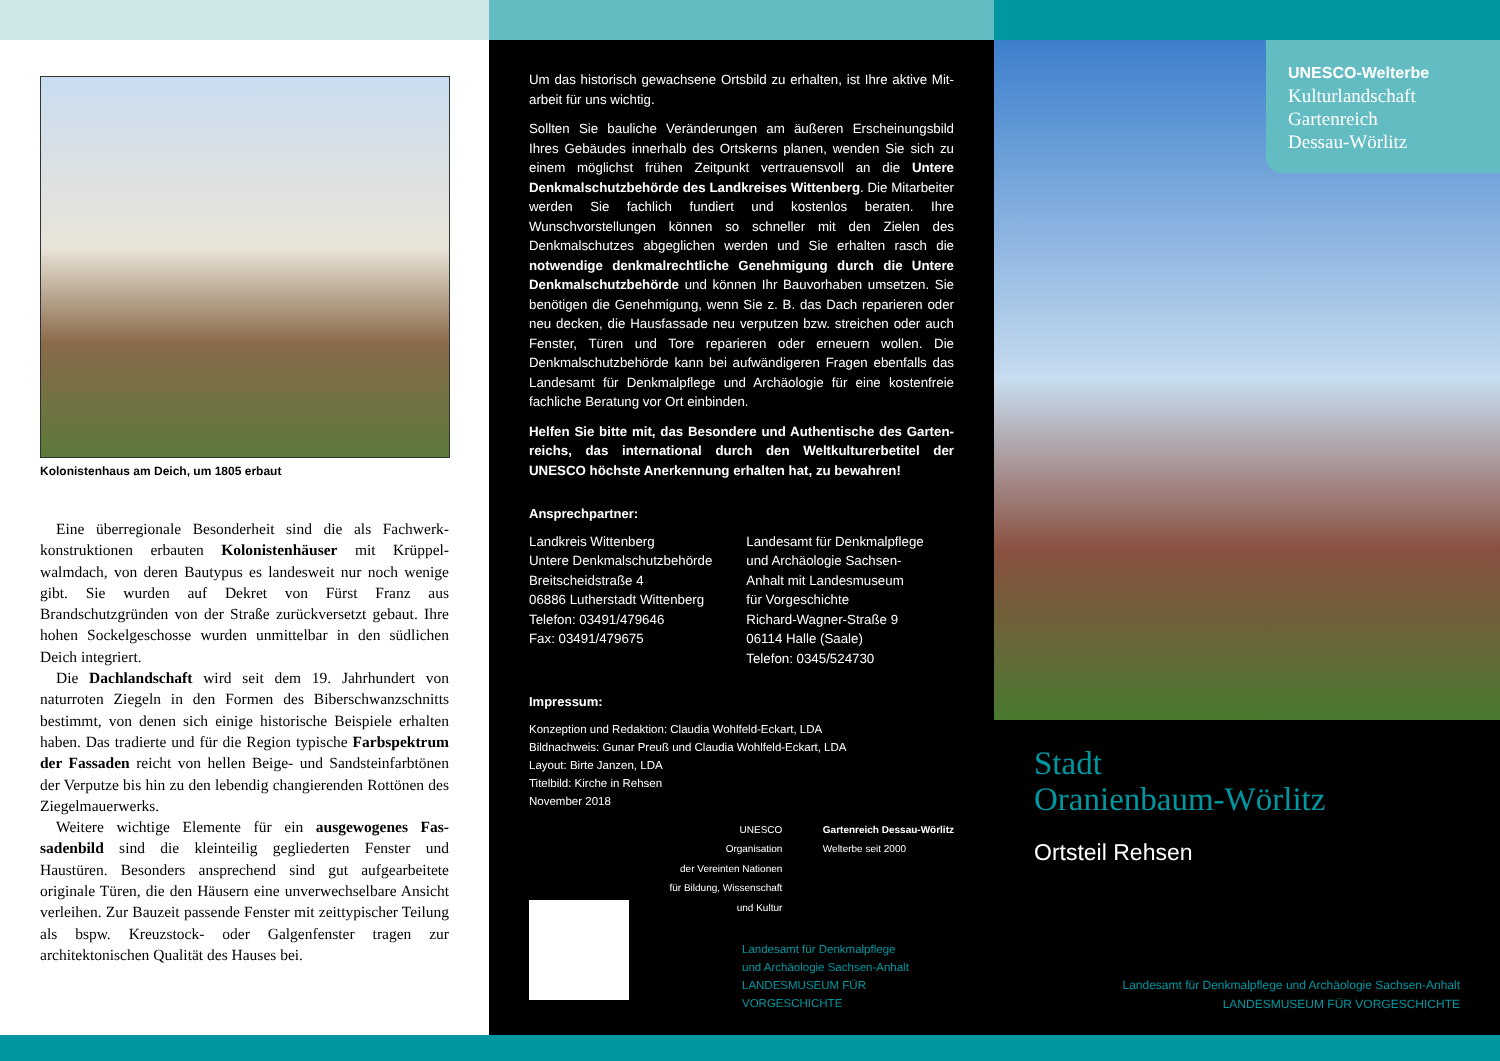Kolonistenhaus am Deich, um 1805 erbaut
Eine überregionale Besonderheit sind die als Fachwerk­konstruktionen erbauten Kolonistenhäuser mit Krüppel­walmdach, von deren Bautypus es landesweit nur noch we­nige gibt. Sie wurden auf Dekret von Fürst Franz aus Brandschutzgründen von der Straße zurückversetzt ge­baut. Ihre hohen Sockelgeschosse wurden unmittelbar in den südlichen Deich integriert.
Die Dachlandschaft wird seit dem 19. Jahrhundert von naturroten Ziegeln in den Formen des Biberschwanz­schnitts bestimmt, von denen sich einige historische Bei­spiele erhalten haben. Das tradierte und für die Region typische Farbspektrum der Fassaden reicht von hellen Beige- und Sandsteinfarbtönen der Verputze bis hin zu den lebendig changierenden Rottönen des Ziegelmauerwerks.
Weitere wichtige Elemente für ein ausgewogenes Fas­sadenbild sind die kleinteilig gegliederten Fenster und Haustüren. Besonders ansprechend sind gut aufgearbeitete originale Türen, die den Häusern eine unverwechselbare Ansicht verleihen. Zur Bauzeit passende Fenster mit zeit­typischer Teilung als bspw. Kreuzstock- oder Galgenfenster tragen zur architektonischen Qualität des Hauses bei.
Um das historisch gewachsene Ortsbild zu erhalten, ist Ihre aktive Mit­arbeit für uns wichtig.
Sollten Sie bauliche Veränderungen am äußeren Erscheinungsbild Ihres Gebäudes innerhalb des Ortskerns planen, wenden Sie sich zu einem möglichst frühen Zeitpunkt vertrauensvoll an die Untere Denkmal­schutzbehörde des Landkreises Wittenberg. Die Mitarbeiter werden Sie fachlich fundiert und kostenlos beraten. Ihre Wunschvorstellungen können so schneller mit den Zielen des Denkmalschutzes abgeglichen werden und Sie erhalten rasch die notwendige denkmalrechtliche Ge­nehmigung durch die Untere Denkmalschutzbehörde und können Ihr Bauvorhaben umsetzen. Sie benötigen die Genehmigung, wenn Sie z. B. das Dach reparieren oder neu decken, die Hausfassade neu verputzen bzw. streichen oder auch Fenster, Türen und Tore reparieren oder erneu­ern wollen. Die Denkmalschutzbehörde kann bei aufwändigeren Fragen ebenfalls das Landesamt für Denkmalpflege und Archäologie für eine kostenfreie fachliche Beratung vor Ort einbinden.
Helfen Sie bitte mit, das Besondere und Authentische des Garten­reichs, das international durch den Weltkulturerbetitel der UNESCO höchste Anerkennung erhalten hat, zu bewahren!
Ansprechpartner:
Landkreis Wittenberg
Untere Denkmalschutzbehörde
Breitscheidstraße 4
06886 Lutherstadt Wittenberg
Telefon: 03491/479646
Fax: 03491/479675
Landesamt für Denkmalpflege
und Archäologie Sachsen-
Anhalt mit Landesmuseum
für Vorgeschichte
Richard-Wagner-Straße 9
06114 Halle (Saale)
Telefon: 0345/524730
Impressum:
Konzeption und Redaktion: Claudia Wohlfeld-Eckart, LDA
Bildnachweis: Gunar Preuß und Claudia Wohlfeld-Eckart, LDA
Layout: Birte Janzen, LDA
Titelbild: Kirche in Rehsen
November 2018
UNESCO
Organisation
der Vereinten Nationen
für Bildung, Wissenschaft
und Kultur
Gartenreich Dessau-Wörlitz
Welterbe seit 2000
Landesamt für Denkmalpflege
und Archäologie Sachsen-Anhalt
LANDESMUSEUM FÜR
VORGESCHICHTE
UNESCO-Welterbe
Kulturlandschaft
Gartenreich
Dessau-Wörlitz
Stadt
Oranienbaum-Wörlitz
Ortsteil Rehsen
Landesamt für Denkmalpflege und Archäologie Sachsen-Anhalt
LANDESMUSEUM FÜR VORGESCHICHTE